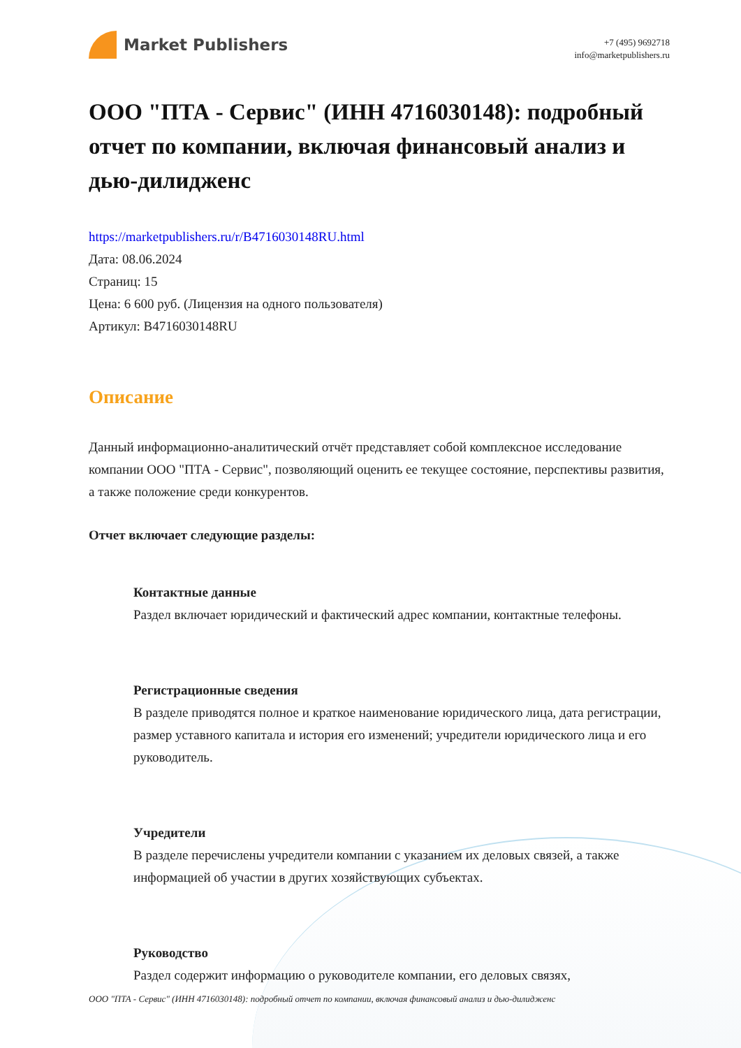Market Publishers
+7 (495) 9692718
info@marketpublishers.ru
ООО "ПТА - Сервис" (ИНН 4716030148): подробный отчет по компании, включая финансовый анализ и дью-дилидженс
https://marketpublishers.ru/r/B4716030148RU.html
Дата: 08.06.2024
Страниц: 15
Цена: 6 600 руб. (Лицензия на одного пользователя)
Артикул: B4716030148RU
Описание
Данный информационно-аналитический отчёт представляет собой комплексное исследование компании ООО "ПТА - Сервис", позволяющий оценить ее текущее состояние, перспективы развития, а также положение среди конкурентов.
Отчет включает следующие разделы:
Контактные данные
Раздел включает юридический и фактический адрес компании, контактные телефоны.
Регистрационные сведения
В разделе приводятся полное и краткое наименование юридического лица, дата регистрации, размер уставного капитала и история его изменений; учредители юридического лица и его руководитель.
Учредители
В разделе перечислены учредители компании с указанием их деловых связей, а также информацией об участии в других хозяйствующих субъектах.
Руководство
Раздел содержит информацию о руководителе компании, его деловых связях,
ООО "ПТА - Сервис" (ИНН 4716030148): подробный отчет по компании, включая финансовый анализ и дью-дилидженс